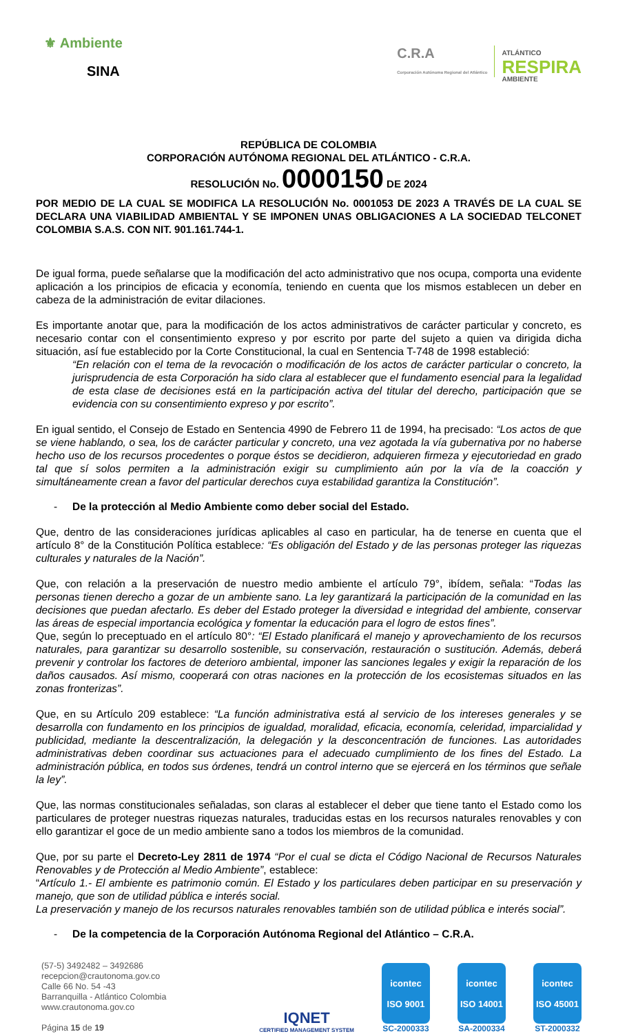⚜ Ambiente
SINA
C.R.A
Corporación Autónoma Regional del Atlántico
ATLÁNTICO
RESPIRA
AMBIENTE
REPÚBLICA DE COLOMBIA
CORPORACIÓN AUTÓNOMA REGIONAL DEL ATLÁNTICO - C.R.A.
RESOLUCIÓN No. 0000150 DE 2024
POR MEDIO DE LA CUAL SE MODIFICA LA RESOLUCIÓN No. 0001053 DE 2023 A TRAVÉS DE LA CUAL SE DECLARA UNA VIABILIDAD AMBIENTAL Y SE IMPONEN UNAS OBLIGACIONES A LA SOCIEDAD TELCONET COLOMBIA S.A.S. CON NIT. 901.161.744-1.
De igual forma, puede señalarse que la modificación del acto administrativo que nos ocupa, comporta una evidente aplicación a los principios de eficacia y economía, teniendo en cuenta que los mismos establecen un deber en cabeza de la administración de evitar dilaciones.
Es importante anotar que, para la modificación de los actos administrativos de carácter particular y concreto, es necesario contar con el consentimiento expreso y por escrito por parte del sujeto a quien va dirigida dicha situación, así fue establecido por la Corte Constitucional, la cual en Sentencia T-748 de 1998 estableció:
“En relación con el tema de la revocación o modificación de los actos de carácter particular o concreto, la jurisprudencia de esta Corporación ha sido clara al establecer que el fundamento esencial para la legalidad de esta clase de decisiones está en la participación activa del titular del derecho, participación que se evidencia con su consentimiento expreso y por escrito”.
En igual sentido, el Consejo de Estado en Sentencia 4990 de Febrero 11 de 1994, ha precisado: “Los actos de que se viene hablando, o sea, los de carácter particular y concreto, una vez agotada la vía gubernativa por no haberse hecho uso de los recursos procedentes o porque éstos se decidieron, adquieren firmeza y ejecutoriedad en grado tal que sí solos permiten a la administración exigir su cumplimiento aún por la vía de la coacción y simultáneamente crean a favor del particular derechos cuya estabilidad garantiza la Constitución”.
- De la protección al Medio Ambiente como deber social del Estado.
Que, dentro de las consideraciones jurídicas aplicables al caso en particular, ha de tenerse en cuenta que el artículo 8° de la Constitución Política establece: “Es obligación del Estado y de las personas proteger las riquezas culturales y naturales de la Nación”.
Que, con relación a la preservación de nuestro medio ambiente el artículo 79°, ibídem, señala: “Todas las personas tienen derecho a gozar de un ambiente sano. La ley garantizará la participación de la comunidad en las decisiones que puedan afectarlo. Es deber del Estado proteger la diversidad e integridad del ambiente, conservar las áreas de especial importancia ecológica y fomentar la educación para el logro de estos fines”.
Que, según lo preceptuado en el artículo 80°: “El Estado planificará el manejo y aprovechamiento de los recursos naturales, para garantizar su desarrollo sostenible, su conservación, restauración o sustitución. Además, deberá prevenir y controlar los factores de deterioro ambiental, imponer las sanciones legales y exigir la reparación de los daños causados. Así mismo, cooperará con otras naciones en la protección de los ecosistemas situados en las zonas fronterizas”.
Que, en su Artículo 209 establece: “La función administrativa está al servicio de los intereses generales y se desarrolla con fundamento en los principios de igualdad, moralidad, eficacia, economía, celeridad, imparcialidad y publicidad, mediante la descentralización, la delegación y la desconcentración de funciones. Las autoridades administrativas deben coordinar sus actuaciones para el adecuado cumplimiento de los fines del Estado. La administración pública, en todos sus órdenes, tendrá un control interno que se ejercerá en los términos que señale la ley”.
Que, las normas constitucionales señaladas, son claras al establecer el deber que tiene tanto el Estado como los particulares de proteger nuestras riquezas naturales, traducidas estas en los recursos naturales renovables y con ello garantizar el goce de un medio ambiente sano a todos los miembros de la comunidad.
Que, por su parte el Decreto-Ley 2811 de 1974 “Por el cual se dicta el Código Nacional de Recursos Naturales Renovables y de Protección al Medio Ambiente”, establece:
“Artículo 1.- El ambiente es patrimonio común. El Estado y los particulares deben participar en su preservación y manejo, que son de utilidad pública e interés social.
La preservación y manejo de los recursos naturales renovables también son de utilidad pública e interés social”.
- De la competencia de la Corporación Autónoma Regional del Atlántico – C.R.A.
(57-5) 3492482 – 3492686
recepcion@crautonoma.gov.co
Calle 66 No. 54 -43
Barranquilla - Atlántico Colombia
www.crautonoma.gov.co
Página 15 de 19
IQNET
CERTIFIED MANAGEMENT SYSTEM
icontec
ISO 9001
SC-2000333
icontec
ISO 14001
SA-2000334
icontec
ISO 45001
ST-2000332